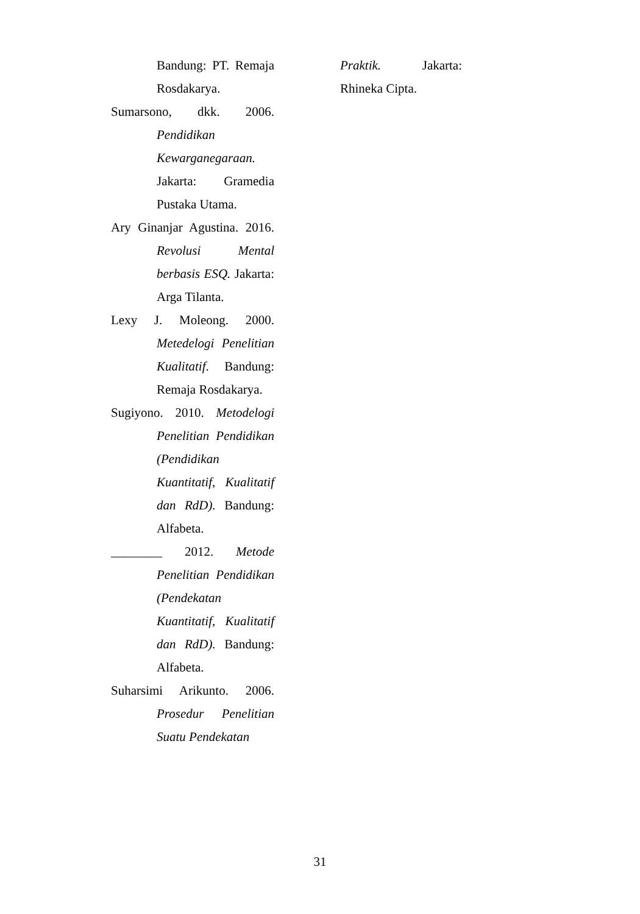Bandung: PT. Remaja Rosdakarya.
Sumarsono, dkk. 2006. Pendidikan Kewarganegaraan. Jakarta: Gramedia Pustaka Utama.
Ary Ginanjar Agustina. 2016. Revolusi Mental berbasis ESQ. Jakarta: Arga Tilanta.
Lexy J. Moleong. 2000. Metedelogi Penelitian Kualitatif. Bandung: Remaja Rosdakarya.
Sugiyono. 2010. Metodelogi Penelitian Pendidikan (Pendidikan Kuantitatif, Kualitatif dan RdD). Bandung: Alfabeta.
________ 2012. Metode Penelitian Pendidikan (Pendekatan Kuantitatif, Kualitatif dan RdD). Bandung: Alfabeta.
Suharsimi Arikunto. 2006. Prosedur Penelitian Suatu Pendekatan
Praktik. Jakarta: Rhineka Cipta.
31